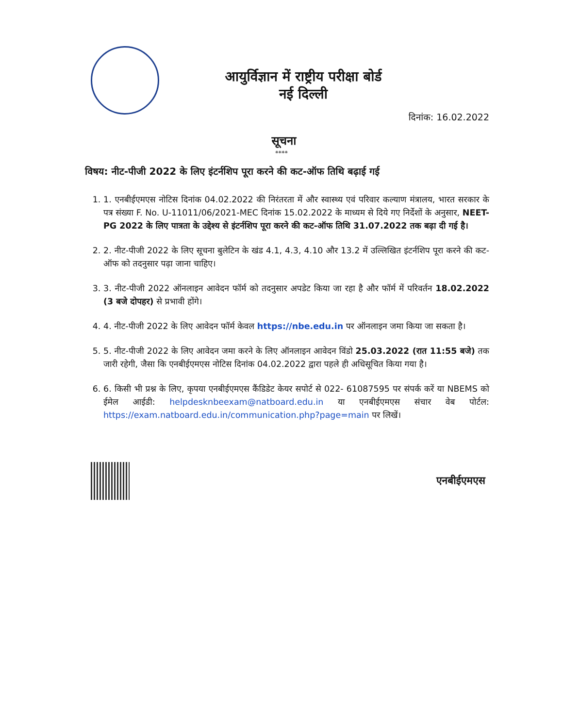आयुर्विज्ञान में राष्ट्रीय परीक्षा बोर्ड
नई दिल्ली
दिनांक: 16.02.2022
सूचना
****
विषय: नीट-पीजी 2022 के लिए इंटर्नशिप पूरा करने की कट-ऑफ तिथि बढ़ाई गई
1. 1. एनबीईएमएस नोटिस दिनांक 04.02.2022 की निरंतरता में और स्वास्थ्य एवं परिवार कल्याण मंत्रालय, भारत सरकार के पत्र संख्या F. No. U-11011/06/2021-MEC दिनांक 15.02.2022 के माध्यम से दिये गए निर्देशों के अनुसार, NEET-PG 2022 के लिए पात्रता के उद्देश्य से इंटर्नशिप पूरा करने की कट-ऑफ तिथि 31.07.2022 तक बढ़ा दी गई है।
2. 2. नीट-पीजी 2022 के लिए सूचना बुलेटिन के खंड 4.1, 4.3, 4.10 और 13.2 में उल्लिखित इंटर्नशिप पूरा करने की कट-ऑफ को तदनुसार पढ़ा जाना चाहिए।
3. 3. नीट-पीजी 2022 ऑनलाइन आवेदन फॉर्म को तदनुसार अपडेट किया जा रहा है और फॉर्म में परिवर्तन 18.02.2022 (3 बजे दोपहर) से प्रभावी होंगे।
4. 4. नीट-पीजी 2022 के लिए आवेदन फॉर्म केवल https://nbe.edu.in पर ऑनलाइन जमा किया जा सकता है।
5. 5. नीट-पीजी 2022 के लिए आवेदन जमा करने के लिए ऑनलाइन आवेदन विंडो 25.03.2022 (रात 11:55 बजे) तक जारी रहेगी, जैसा कि एनबीईएमएस नोटिस दिनांक 04.02.2022 द्वारा पहले ही अधिसूचित किया गया है।
6. 6. किसी भी प्रश्न के लिए, कृपया एनबीईएमएस कैंडिडेट केयर सपोर्ट से 022- 61087595 पर संपर्क करें या NBEMS को ईमेल आईडी: helpdesknbeexam@natboard.edu.in या एनबीईएमएस संचार वेब पोर्टल: https://exam.natboard.edu.in/communication.php?page=main पर लिखें।
एनबीईएमएस